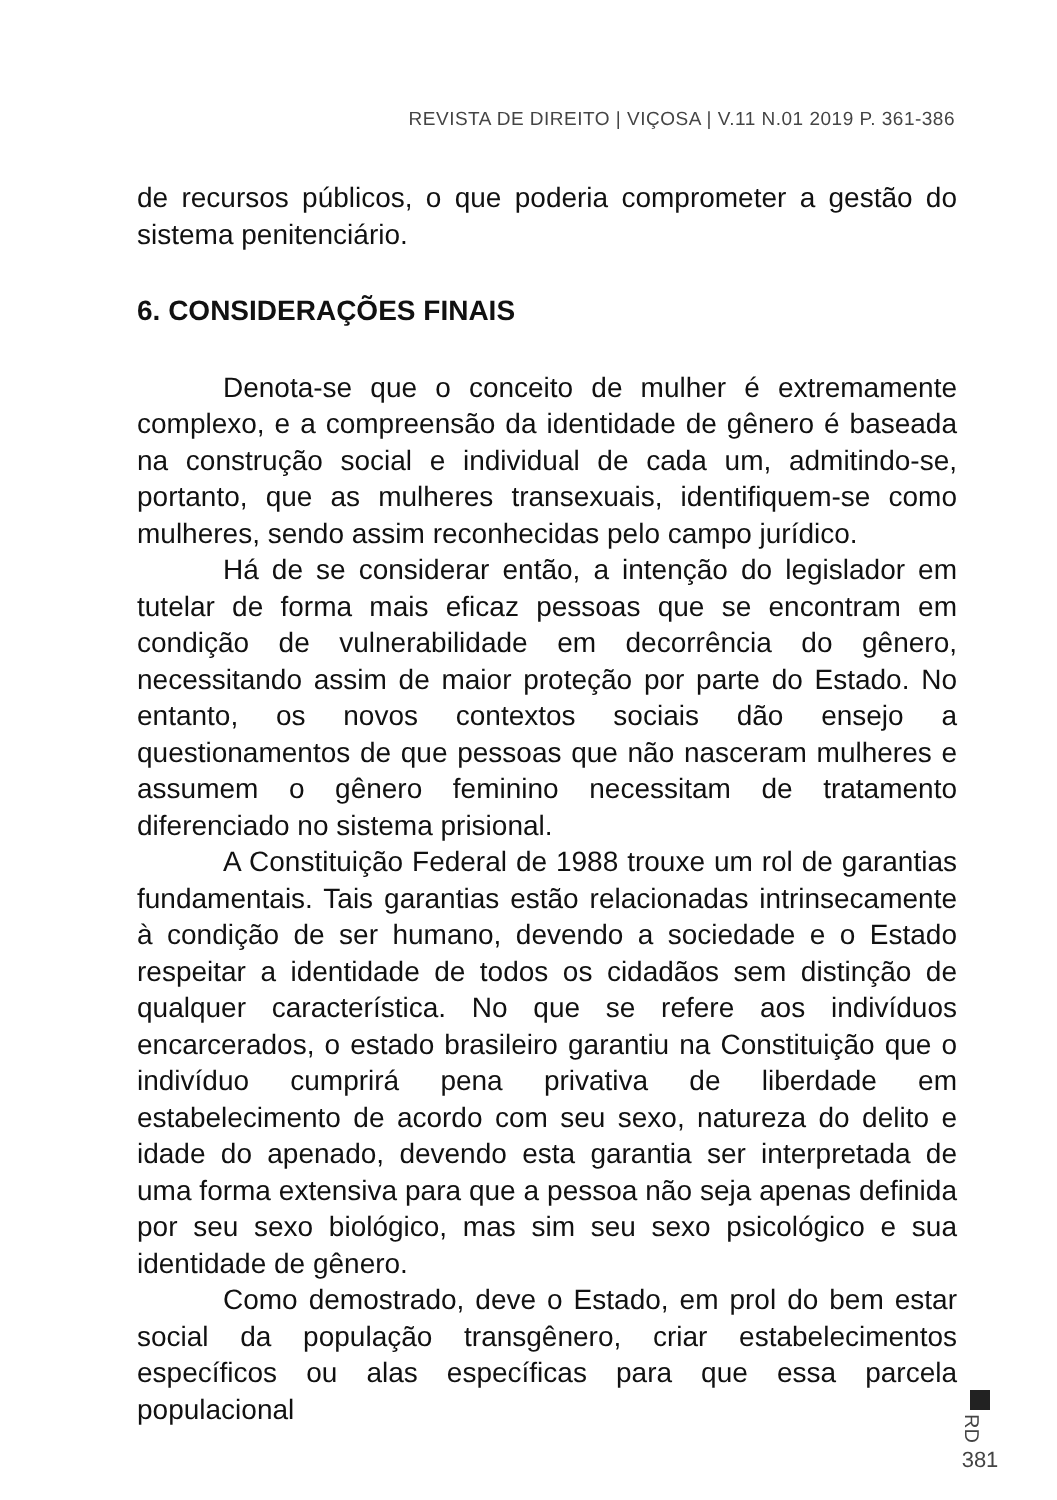REVISTA DE DIREITO | VIÇOSA | V.11 N.01 2019 P. 361-386
de recursos públicos, o que poderia comprometer a gestão do sistema penitenciário.
6. CONSIDERAÇÕES FINAIS
Denota-se que o conceito de mulher é extremamente complexo, e a compreensão da identidade de gênero é baseada na construção social e individual de cada um, admitindo-se, portanto, que as mulheres transexuais, identifiquem-se como mulheres, sendo assim reconhecidas pelo campo jurídico.
Há de se considerar então, a intenção do legislador em tutelar de forma mais eficaz pessoas que se encontram em condição de vulnerabilidade em decorrência do gênero, necessitando assim de maior proteção por parte do Estado. No entanto, os novos contextos sociais dão ensejo a questionamentos de que pessoas que não nasceram mulheres e assumem o gênero feminino necessitam de tratamento diferenciado no sistema prisional.
A Constituição Federal de 1988 trouxe um rol de garantias fundamentais. Tais garantias estão relacionadas intrinsecamente à condição de ser humano, devendo a sociedade e o Estado respeitar a identidade de todos os cidadãos sem distinção de qualquer característica. No que se refere aos indivíduos encarcerados, o estado brasileiro garantiu na Constituição que o indivíduo cumprirá pena privativa de liberdade em estabelecimento de acordo com seu sexo, natureza do delito e idade do apenado, devendo esta garantia ser interpretada de uma forma extensiva para que a pessoa não seja apenas definida por seu sexo biológico, mas sim seu sexo psicológico e sua identidade de gênero.
Como demostrado, deve o Estado, em prol do bem estar social da população transgênero, criar estabelecimentos específicos ou alas específicas para que essa parcela populacional
RD
381